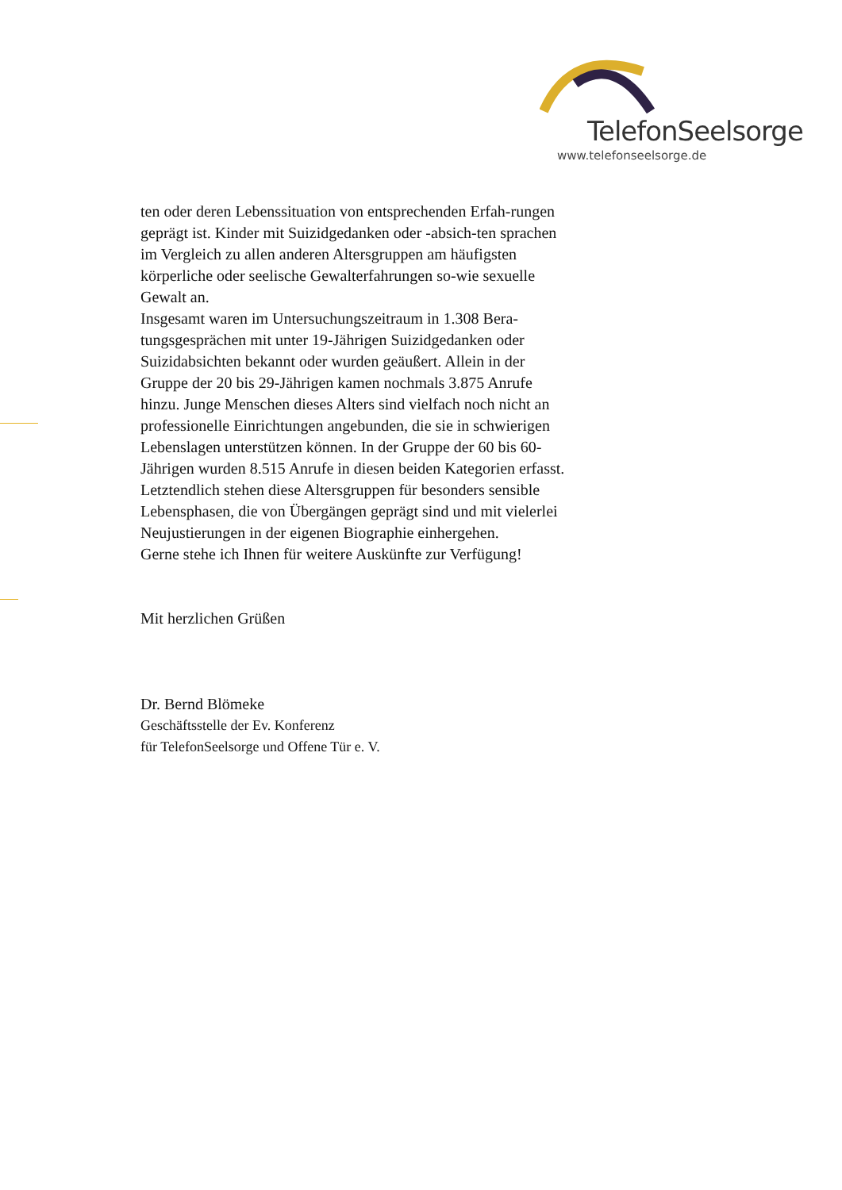TelefonSeelsorge
www.telefonseelsorge.de
ten oder deren Lebenssituation von entsprechenden Erfah-rungen geprägt ist. Kinder mit Suizidgedanken oder -absich-ten sprachen im Vergleich zu allen anderen Altersgruppen am häufigsten körperliche oder seelische Gewalterfahrungen so-wie sexuelle Gewalt an.
Insgesamt waren im Untersuchungszeitraum in 1.308 Bera-tungsgesprächen mit unter 19-Jährigen Suizidgedanken oder Suizidabsichten bekannt oder wurden geäußert. Allein in der Gruppe der 20 bis 29-Jährigen kamen nochmals 3.875 Anrufe hinzu. Junge Menschen dieses Alters sind vielfach noch nicht an professionelle Einrichtungen angebunden, die sie in schwierigen Lebenslagen unterstützen können. In der Gruppe der 60 bis 60-Jährigen wurden 8.515 Anrufe in diesen beiden Kategorien erfasst. Letztendlich stehen diese Altersgruppen für besonders sensible Lebensphasen, die von Übergängen geprägt sind und mit vielerlei Neujustierungen in der eigenen Biographie einhergehen.
Gerne stehe ich Ihnen für weitere Auskünfte zur Verfügung!
Mit herzlichen Grüßen
Dr. Bernd Blömeke
Geschäftsstelle der Ev. Konferenz
für TelefonSeelsorge und Offene Tür e. V.